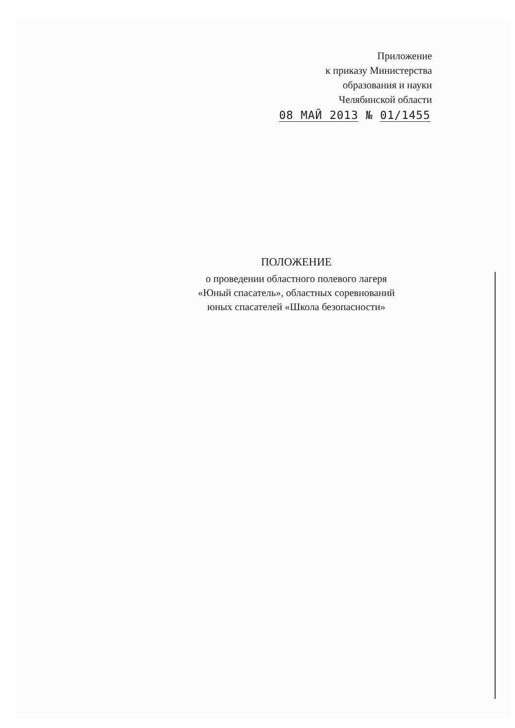Приложение
к приказу Министерства
образования и науки
Челябинской области
08 МАЙ 2013 № 01/1455
ПОЛОЖЕНИЕ
о проведении областного полевого лагеря
«Юный спасатель», областных соревнований
юных спасателей «Школа безопасности»